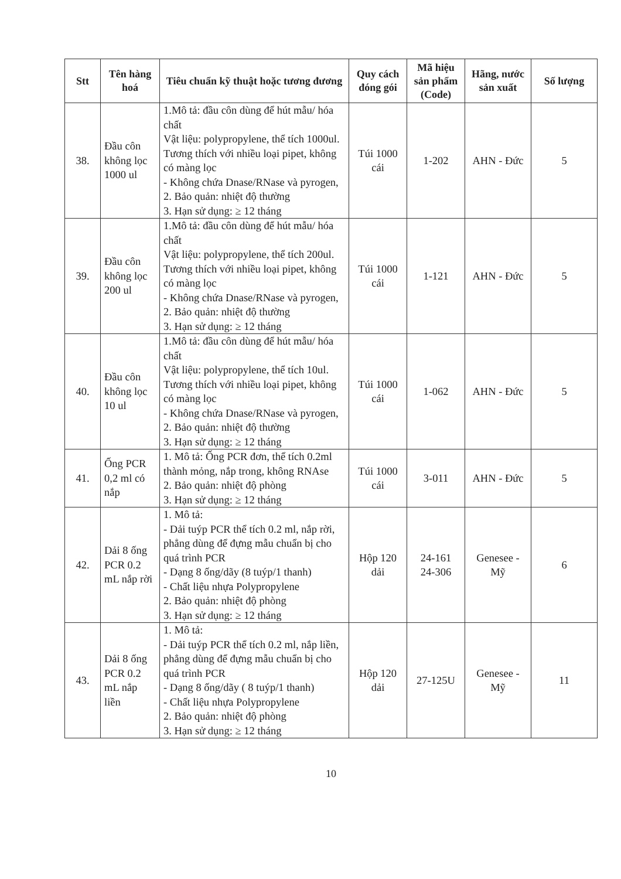| Stt | Tên hàng hoá | Tiêu chuẩn kỹ thuật hoặc tương đương | Quy cách đóng gói | Mã hiệu sản phẩm (Code) | Hãng, nước sản xuất | Số lượng |
| --- | --- | --- | --- | --- | --- | --- |
| 38. | Đầu côn không lọc 1000 ul | 1.Mô tả: đầu côn dùng để hút mẫu/ hóa chất Vật liệu: polypropylene, thể tích 1000ul. Tương thích với nhiều loại pipet, không có màng lọc - Không chứa Dnase/RNase và pyrogen, 2. Bảo quản: nhiệt độ thường 3. Hạn sử dụng: ≥ 12 tháng | Túi 1000 cái | 1-202 | AHN - Đức | 5 |
| 39. | Đầu côn không lọc 200 ul | 1.Mô tả: đầu côn dùng để hút mẫu/ hóa chất Vật liệu: polypropylene, thể tích 200ul. Tương thích với nhiều loại pipet, không có màng lọc - Không chứa Dnase/RNase và pyrogen, 2. Bảo quản: nhiệt độ thường 3. Hạn sử dụng: ≥ 12 tháng | Túi 1000 cái | 1-121 | AHN - Đức | 5 |
| 40. | Đầu côn không lọc 10 ul | 1.Mô tả: đầu côn dùng để hút mẫu/ hóa chất Vật liệu: polypropylene, thể tích 10ul. Tương thích với nhiều loại pipet, không có màng lọc - Không chứa Dnase/RNase và pyrogen, 2. Bảo quản: nhiệt độ thường 3. Hạn sử dụng: ≥ 12 tháng | Túi 1000 cái | 1-062 | AHN - Đức | 5 |
| 41. | Ống PCR 0,2 ml có nắp | 1. Mô tả: Ống PCR đơn, thể tích 0.2ml thành mỏng, nắp trong, không RNAse 2. Bảo quản: nhiệt độ phòng 3. Hạn sử dụng: ≥ 12 tháng | Túi 1000 cái | 3-011 | AHN - Đức | 5 |
| 42. | Dải 8 ống PCR 0.2 mL nắp rời | 1. Mô tả: - Dải tuýp PCR thể tích 0.2 ml, nắp rời, phẳng dùng để đựng mẫu chuẩn bị cho quá trình PCR - Dạng 8 ống/dãy (8 tuýp/1 thanh) - Chất liệu nhựa Polypropylene 2. Bảo quản: nhiệt độ phòng 3. Hạn sử dụng: ≥ 12 tháng | Hộp 120 dải | 24-161 24-306 | Genesee - Mỹ | 6 |
| 43. | Dải 8 ống PCR 0.2 mL nắp liền | 1. Mô tả: - Dải tuýp PCR thể tích 0.2 ml, nắp liền, phẳng dùng để đựng mẫu chuẩn bị cho quá trình PCR - Dạng 8 ống/dãy ( 8 tuýp/1 thanh) - Chất liệu nhựa Polypropylene 2. Bảo quản: nhiệt độ phòng 3. Hạn sử dụng: ≥ 12 tháng | Hộp 120 dải | 27-125U | Genesee - Mỹ | 11 |
10